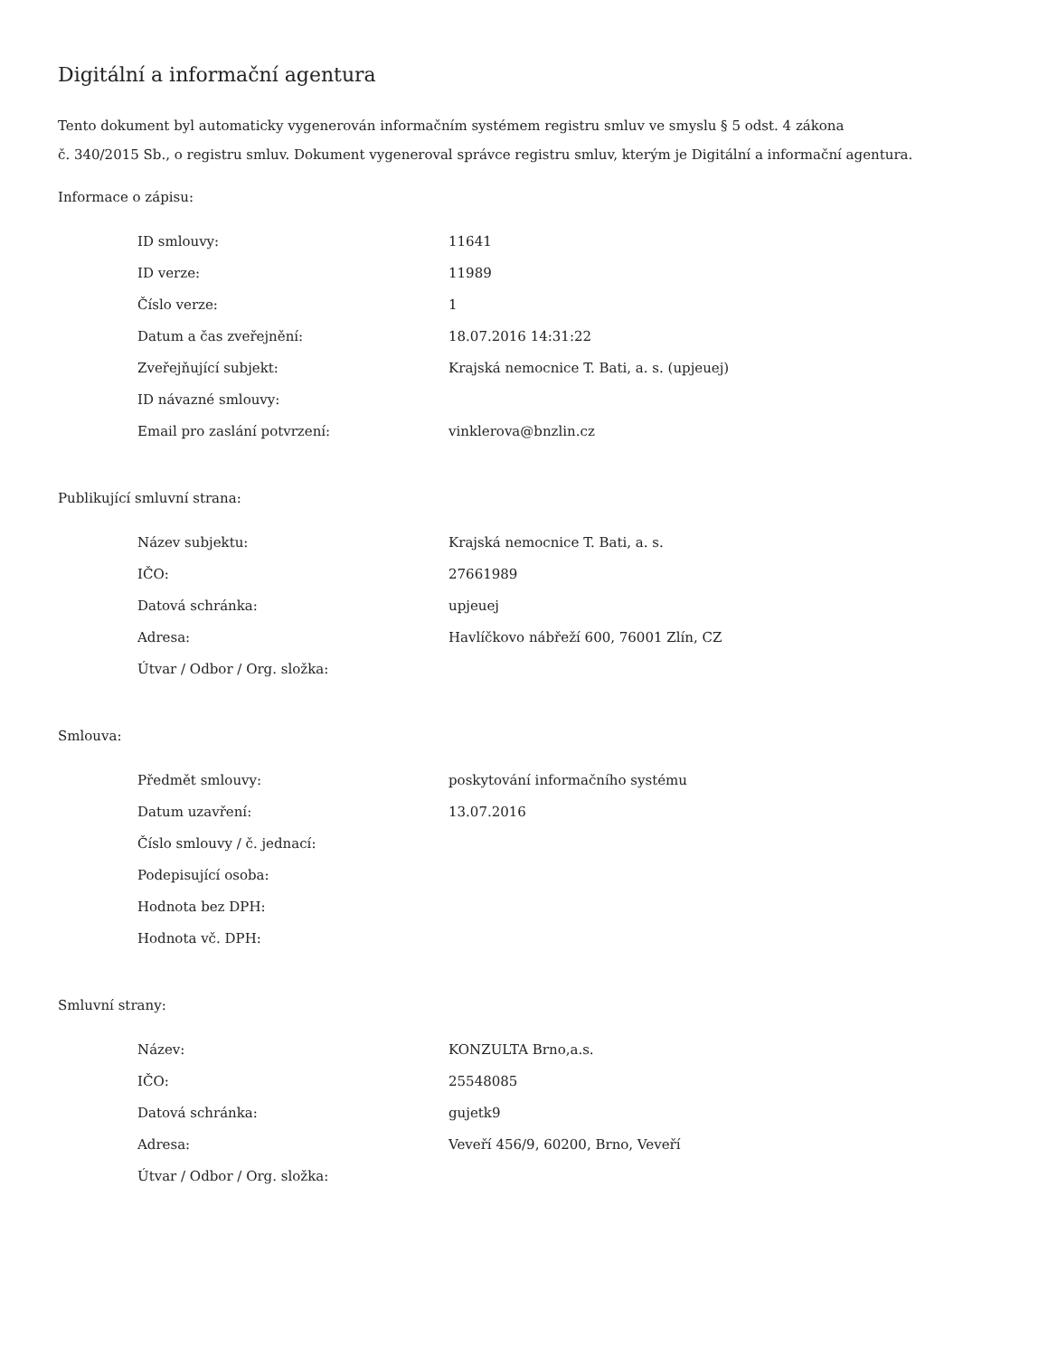Digitální a informační agentura
Tento dokument byl automaticky vygenerován informačním systémem registru smluv ve smyslu § 5 odst. 4 zákona
č. 340/2015 Sb., o registru smluv. Dokument vygeneroval správce registru smluv, kterým je Digitální a informační agentura.
Informace o zápisu:
| ID smlouvy: | 11641 |
| ID verze: | 11989 |
| Číslo verze: | 1 |
| Datum a čas zveřejnění: | 18.07.2016 14:31:22 |
| Zveřejňující subjekt: | Krajská nemocnice T. Bati, a. s. (upjeuej) |
| ID návazné smlouvy: | |
| Email pro zaslání potvrzení: | vinklerova@bnzlin.cz |
Publikující smluvní strana:
| Název subjektu: | Krajská nemocnice T. Bati, a. s. |
| IČO: | 27661989 |
| Datová schránka: | upjeuej |
| Adresa: | Havlíčkovo nábřeží 600, 76001 Zlín, CZ |
| Útvar / Odbor / Org. složka: | |
Smlouva:
| Předmět smlouvy: | poskytování informačního systému |
| Datum uzavření: | 13.07.2016 |
| Číslo smlouvy / č. jednací: | |
| Podepisující osoba: | |
| Hodnota bez DPH: | |
| Hodnota vč. DPH: | |
Smluvní strany:
| Název: | KONZULTA Brno,a.s. |
| IČO: | 25548085 |
| Datová schránka: | gujetk9 |
| Adresa: | Veveří 456/9, 60200, Brno, Veveří |
| Útvar / Odbor / Org. složka: | |